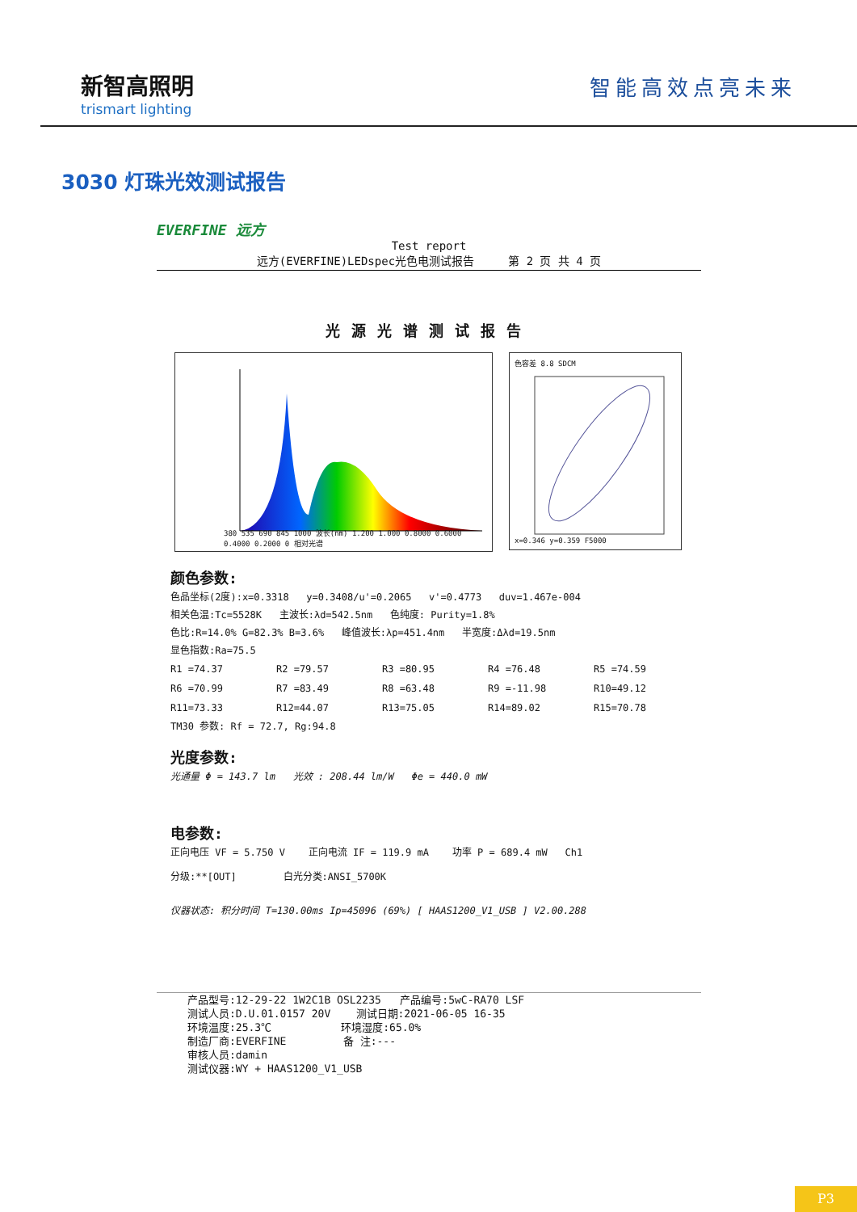新智高照明
trismart lighting
智能高效点亮未来
3030 灯珠光效测试报告
EVERFINE 远方
Test report
远方(EVERFINE)LEDspec光色电测试报告 第 2 页 共 4 页
光源光谱测试报告
380 535 690 845 1000 波长(nm) 1.200 1.000 0.8000 0.6000 0.4000 0.2000 0 相对光谱
色容差 8.8 SDCM
x=0.346 y=0.359 F5000
颜色参数:
色品坐标(2度):x=0.3318 y=0.3408/u'=0.2065 v'=0.4773 duv=1.467e-004
相关色温:Tc=5528K 主波长:λd=542.5nm 色纯度: Purity=1.8%
色比:R=14.0% G=82.3% B=3.6% 峰值波长:λp=451.4nm 半宽度:Δλd=19.5nm
显色指数:Ra=75.5
R1 =74.37 R2 =79.57 R3 =80.95 R4 =76.48 R5 =74.59 R6 =70.99 R7 =83.49 R8 =63.48 R9 =-11.98 R10=49.12 R11=73.33 R12=44.07 R13=75.05 R14=89.02 R15=70.78
TM30 参数: Rf = 72.7, Rg:94.8
光度参数:
光通量 Φ = 143.7 lm 光效 : 208.44 lm/W Φe = 440.0 mW
电参数:
正向电压 VF = 5.750 V 正向电流 IF = 119.9 mA 功率 P = 689.4 mW Ch1
分级:**[OUT] 白光分类:ANSI_5700K
仪器状态: 积分时间 T=130.00ms Ip=45096 (69%) [ HAAS1200_V1_USB ] V2.00.288
产品型号:12-29-22 1W2C1B OSL2235 产品编号:5wC-RA70 LSF
测试人员:D.U.01.0157 20V 测试日期:2021-06-05 16-35
环境温度:25.3℃ 环境湿度:65.0%
制造厂商:EVERFINE 备 注:---
审核人员:damin
测试仪器:WY + HAAS1200_V1_USB
P3